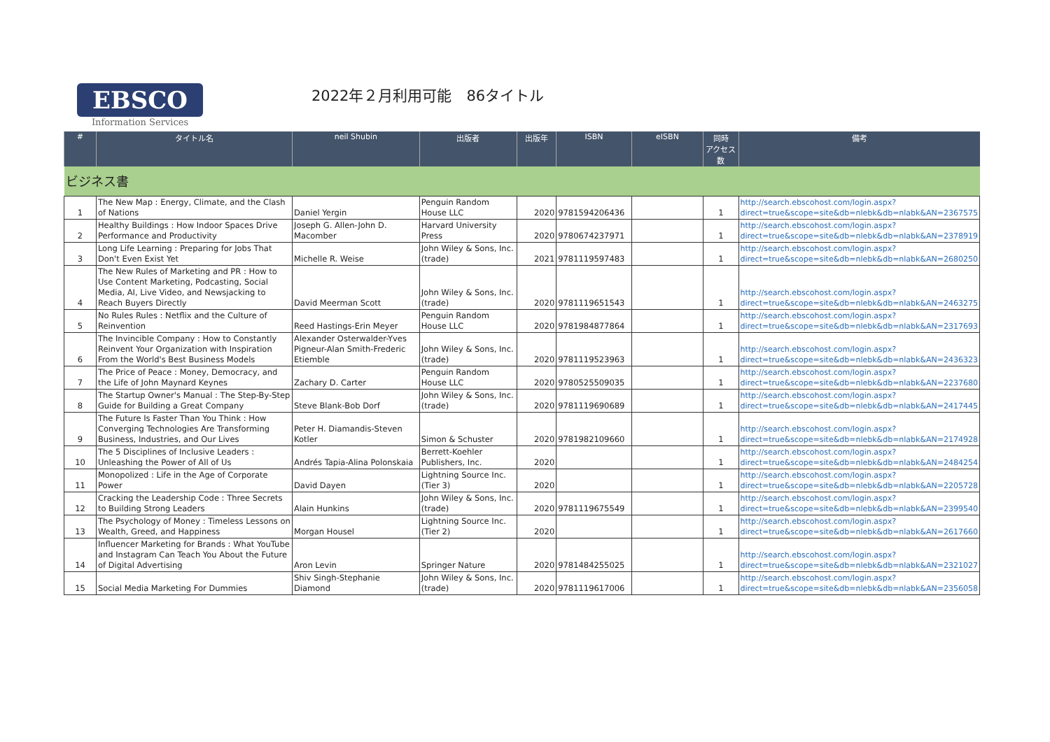EBSCO
Information Services
2022年２月利用可能　86タイトル
| # | タイトル名 | neil Shubin | 出版者 | 出版年 | ISBN | eISBN | 同時 アクセス数 | 備考 |
| --- | --- | --- | --- | --- | --- | --- | --- | --- |
| ビジネス書 | | | | | | | | |
| 1 | The New Map : Energy, Climate, and the Clash of Nations | Daniel Yergin | Penguin Random House LLC | 2020 | 9781594206436 | | 1 | http://search.ebscohost.com/login.aspx?direct=true&scope=site&db=nlebk&db=nlabk&AN=2367575 |
| 2 | Healthy Buildings : How Indoor Spaces Drive Performance and Productivity | Joseph G. Allen-John D. Macomber | Harvard University Press | 2020 | 9780674237971 | | 1 | http://search.ebscohost.com/login.aspx?direct=true&scope=site&db=nlebk&db=nlabk&AN=2378919 |
| 3 | Long Life Learning : Preparing for Jobs That Don't Even Exist Yet | Michelle R. Weise | John Wiley & Sons, Inc. (trade) | 2021 | 9781119597483 | | 1 | http://search.ebscohost.com/login.aspx?direct=true&scope=site&db=nlebk&db=nlabk&AN=2680250 |
| 4 | The New Rules of Marketing and PR : How to Use Content Marketing, Podcasting, Social Media, AI, Live Video, and Newsjacking to Reach Buyers Directly | David Meerman Scott | John Wiley & Sons, Inc. (trade) | 2020 | 9781119651543 | | 1 | http://search.ebscohost.com/login.aspx?direct=true&scope=site&db=nlebk&db=nlabk&AN=2463275 |
| 5 | No Rules Rules : Netflix and the Culture of Reinvention | Reed Hastings-Erin Meyer | Penguin Random House LLC | 2020 | 9781984877864 | | 1 | http://search.ebscohost.com/login.aspx?direct=true&scope=site&db=nlebk&db=nlabk&AN=2317693 |
| 6 | The Invincible Company : How to Constantly Reinvent Your Organization with Inspiration From the World's Best Business Models | Alexander Osterwalder-Yves Pigneur-Alan Smith-Frederic Etiemble | John Wiley & Sons, Inc. (trade) | 2020 | 9781119523963 | | 1 | http://search.ebscohost.com/login.aspx?direct=true&scope=site&db=nlebk&db=nlabk&AN=2436323 |
| 7 | The Price of Peace : Money, Democracy, and the Life of John Maynard Keynes | Zachary D. Carter | Penguin Random House LLC | 2020 | 9780525509035 | | 1 | http://search.ebscohost.com/login.aspx?direct=true&scope=site&db=nlebk&db=nlabk&AN=2237680 |
| 8 | The Startup Owner's Manual : The Step-By-Step Guide for Building a Great Company | Steve Blank-Bob Dorf | John Wiley & Sons, Inc. (trade) | 2020 | 9781119690689 | | 1 | http://search.ebscohost.com/login.aspx?direct=true&scope=site&db=nlebk&db=nlabk&AN=2417445 |
| 9 | The Future Is Faster Than You Think : How Converging Technologies Are Transforming Business, Industries, and Our Lives | Peter H. Diamandis-Steven Kotler | Simon & Schuster | 2020 | 9781982109660 | | 1 | http://search.ebscohost.com/login.aspx?direct=true&scope=site&db=nlebk&db=nlabk&AN=2174928 |
| 10 | The 5 Disciplines of Inclusive Leaders : Unleashing the Power of All of Us | Andrés Tapia-Alina Polonskaia | Berrett-Koehler Publishers, Inc. | 2020 | | | 1 | http://search.ebscohost.com/login.aspx?direct=true&scope=site&db=nlebk&db=nlabk&AN=2484254 |
| 11 | Monopolized : Life in the Age of Corporate Power | David Dayen | Lightning Source Inc. (Tier 3) | 2020 | | | 1 | http://search.ebscohost.com/login.aspx?direct=true&scope=site&db=nlebk&db=nlabk&AN=2205728 |
| 12 | Cracking the Leadership Code : Three Secrets to Building Strong Leaders | Alain Hunkins | John Wiley & Sons, Inc. (trade) | 2020 | 9781119675549 | | 1 | http://search.ebscohost.com/login.aspx?direct=true&scope=site&db=nlebk&db=nlabk&AN=2399540 |
| 13 | The Psychology of Money : Timeless Lessons on Wealth, Greed, and Happiness | Morgan Housel | Lightning Source Inc. (Tier 2) | 2020 | | | 1 | http://search.ebscohost.com/login.aspx?direct=true&scope=site&db=nlebk&db=nlabk&AN=2617660 |
| 14 | Influencer Marketing for Brands : What YouTube and Instagram Can Teach You About the Future of Digital Advertising | Aron Levin | Springer Nature | 2020 | 9781484255025 | | 1 | http://search.ebscohost.com/login.aspx?direct=true&scope=site&db=nlebk&db=nlabk&AN=2321027 |
| 15 | Social Media Marketing For Dummies | Shiv Singh-Stephanie Diamond | John Wiley & Sons, Inc. (trade) | 2020 | 9781119617006 | | 1 | http://search.ebscohost.com/login.aspx?direct=true&scope=site&db=nlebk&db=nlabk&AN=2356058 |